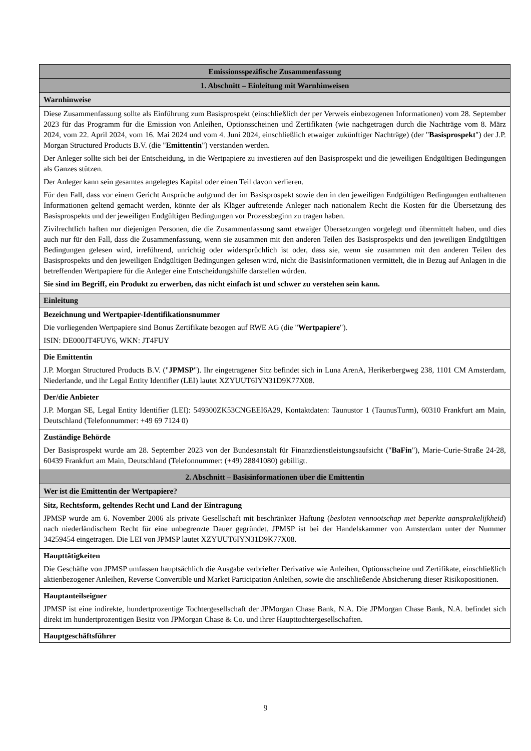| Emissionsspezifische Zusammenfassung |
| --- |
| 1. Abschnitt – Einleitung mit Warnhinweisen |
| Warnhinweise |
| Diese Zusammenfassung sollte als Einführung zum Basisprospekt (einschließlich der per Verweis einbezogenen Informationen) vom 28. September 2023 für das Programm für die Emission von Anleihen, Optionsscheinen und Zertifikaten (wie nachgetragen durch die Nachträge vom 8. März 2024, vom 22. April 2024, vom 16. Mai 2024 und vom 4. Juni 2024, einschließlich etwaiger zukünftiger Nachträge) (der " Basisprospekt ") der J.P. Morgan Structured Products B.V. (die " Emittentin ") verstanden werden. Der Anleger sollte sich bei der Entscheidung, in die Wertpapiere zu investieren auf den Basisprospekt und die jeweiligen Endgültigen Bedingungen als Ganzes stützen. Der Anleger kann sein gesamtes angelegtes Kapital oder einen Teil davon verlieren. Für den Fall, dass vor einem Gericht Ansprüche aufgrund der im Basisprospekt sowie den in den jeweiligen Endgültigen Bedingungen enthaltenen Informationen geltend gemacht werden, könnte der als Kläger auftretende Anleger nach nationalem Recht die Kosten für die Übersetzung des Basisprospekts und der jeweiligen Endgültigen Bedingungen vor Prozessbeginn zu tragen haben. Zivilrechtlich haften nur diejenigen Personen, die die Zusammenfassung samt etwaiger Übersetzungen vorgelegt und übermittelt haben, und dies auch nur für den Fall, dass die Zusammenfassung, wenn sie zusammen mit den anderen Teilen des Basisprospekts und den jeweiligen Endgültigen Bedingungen gelesen wird, irreführend, unrichtig oder widersprüchlich ist oder, dass sie, wenn sie zusammen mit den anderen Teilen des Basisprospekts und den jeweiligen Endgültigen Bedingungen gelesen wird, nicht die Basisinformationen vermittelt, die in Bezug auf Anlagen in die betreffenden Wertpapiere für die Anleger eine Entscheidungshilfe darstellen würden. Sie sind im Begriff, ein Produkt zu erwerben, das nicht einfach ist und schwer zu verstehen sein kann. |
| Einleitung |
| Bezeichnung und Wertpapier-Identifikationsnummer Die vorliegenden Wertpapiere sind Bonus Zertifikate bezogen auf RWE AG (die " Wertpapiere "). ISIN: DE000JT4FUY6, WKN: JT4FUY |
| Die Emittentin J.P. Morgan Structured Products B.V. (" JPMSP "). Ihr eingetragener Sitz befindet sich in Luna ArenA, Herikerbergweg 238, 1101 CM Amsterdam, Niederlande, und ihr Legal Entity Identifier (LEI) lautet XZYUUT6IYN31D9K77X08. |
| Der/die Anbieter J.P. Morgan SE, Legal Entity Identifier (LEI): 549300ZK53CNGEEI6A29, Kontaktdaten: Taunustor 1 (TaunusTurm), 60310 Frankfurt am Main, Deutschland (Telefonnummer: +49 69 7124 0) |
| Zuständige Behörde Der Basisprospekt wurde am 28. September 2023 von der Bundesanstalt für Finanzdienstleistungsaufsicht (" BaFin "), Marie-Curie-Straße 24-28, 60439 Frankfurt am Main, Deutschland (Telefonnummer: (+49) 28841080) gebilligt. |
| 2. Abschnitt – Basisinformationen über die Emittentin |
| Wer ist die Emittentin der Wertpapiere? |
| Sitz, Rechtsform, geltendes Recht und Land der Eintragung JPMSP wurde am 6. November 2006 als private Gesellschaft mit beschränkter Haftung ( besloten vennootschap met beperkte aansprakelijkheid ) nach niederländischem Recht für eine unbegrenzte Dauer gegründet. JPMSP ist bei der Handelskammer von Amsterdam unter der Nummer 34259454 eingetragen. Die LEI von JPMSP lautet XZYUUT6IYN31D9K77X08. |
| Haupttätigkeiten Die Geschäfte von JPMSP umfassen hauptsächlich die Ausgabe verbriefter Derivative wie Anleihen, Optionsscheine und Zertifikate, einschließlich aktienbezogener Anleihen, Reverse Convertible und Market Participation Anleihen, sowie die anschließende Absicherung dieser Risikopositionen. |
| Hauptanteilseigner JPMSP ist eine indirekte, hundertprozentige Tochtergesellschaft der JPMorgan Chase Bank, N.A. Die JPMorgan Chase Bank, N.A. befindet sich direkt im hundertprozentigen Besitz von JPMorgan Chase & Co. und ihrer Haupttochtergesellschaften. |
| Hauptgeschäftsführer |
9